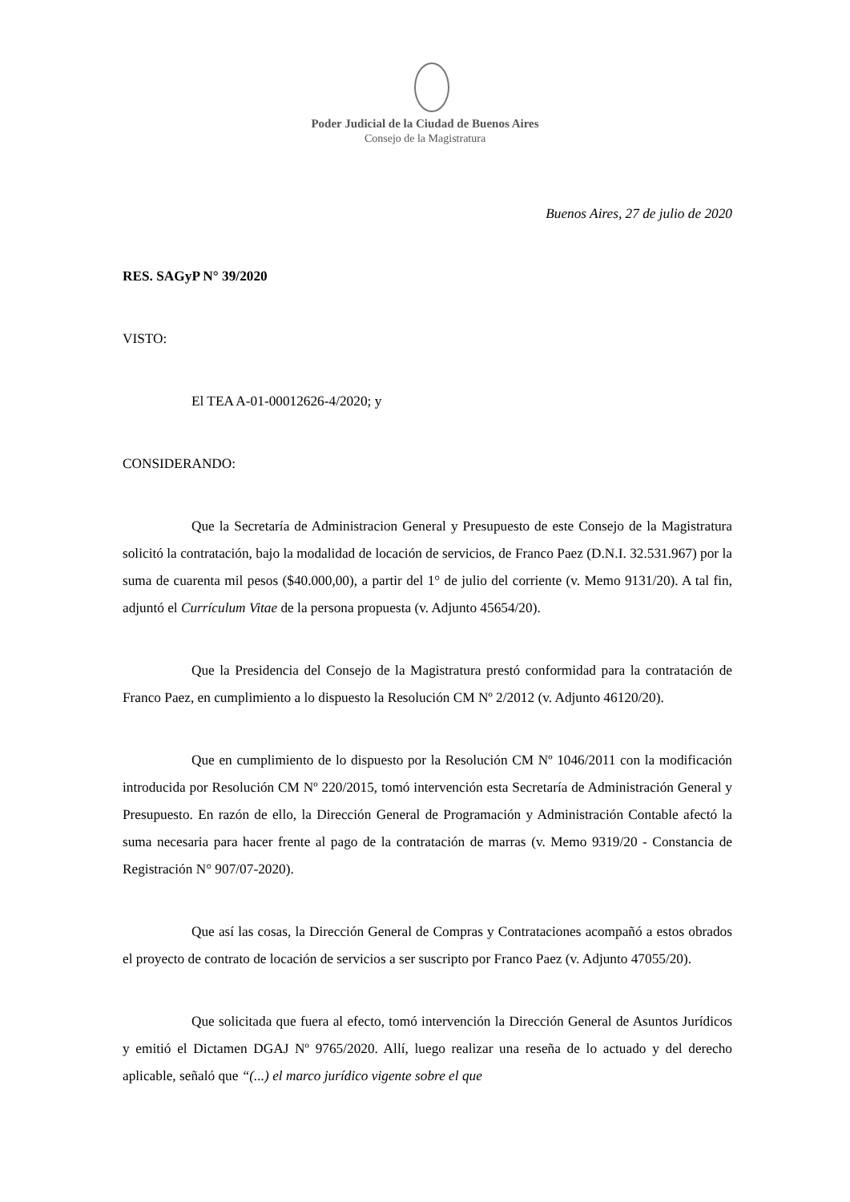Poder Judicial de la Ciudad de Buenos Aires
Consejo de la Magistratura
Buenos Aires, 27 de julio de 2020
RES. SAGyP N° 39/2020
VISTO:
El TEA A-01-00012626-4/2020; y
CONSIDERANDO:
Que la Secretaría de Administracion General y Presupuesto de este Consejo de la Magistratura solicitó la contratación, bajo la modalidad de locación de servicios, de Franco Paez (D.N.I. 32.531.967) por la suma de cuarenta mil pesos ($40.000,00), a partir del 1° de julio del corriente (v. Memo 9131/20). A tal fin, adjuntó el Currículum Vitae de la persona propuesta (v. Adjunto 45654/20).
Que la Presidencia del Consejo de la Magistratura prestó conformidad para la contratación de Franco Paez, en cumplimiento a lo dispuesto la Resolución CM Nº 2/2012 (v. Adjunto 46120/20).
Que en cumplimiento de lo dispuesto por la Resolución CM Nº 1046/2011 con la modificación introducida por Resolución CM Nº 220/2015, tomó intervención esta Secretaría de Administración General y Presupuesto. En razón de ello, la Dirección General de Programación y Administración Contable afectó la suma necesaria para hacer frente al pago de la contratación de marras (v. Memo 9319/20 - Constancia de Registración N° 907/07-2020).
Que así las cosas, la Dirección General de Compras y Contrataciones acompañó a estos obrados el proyecto de contrato de locación de servicios a ser suscripto por Franco Paez (v. Adjunto 47055/20).
Que solicitada que fuera al efecto, tomó intervención la Dirección General de Asuntos Jurídicos y emitió el Dictamen DGAJ Nº 9765/2020. Allí, luego realizar una reseña de lo actuado y del derecho aplicable, señaló que “(...) el marco jurídico vigente sobre el que